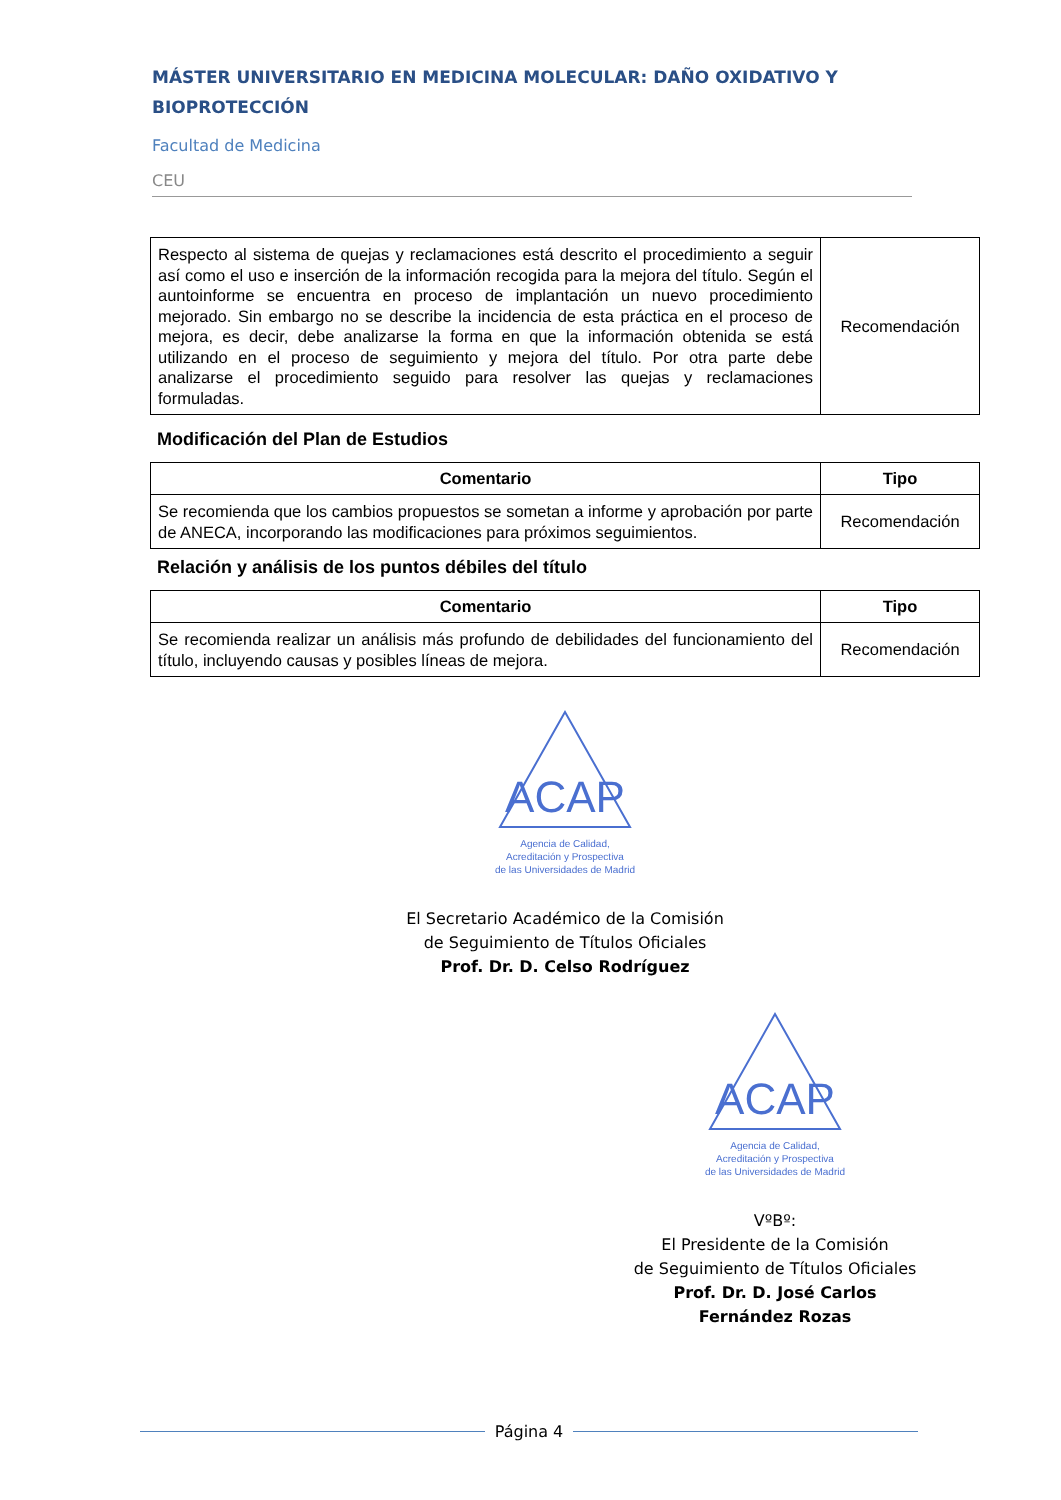MÁSTER UNIVERSITARIO EN MEDICINA MOLECULAR: DAÑO OXIDATIVO Y BIOPROTECCIÓN
Facultad de Medicina
CEU
| Respecto al sistema de quejas y reclamaciones está descrito el procedimiento a seguir así como el uso e inserción de la información recogida para la mejora del título. Según el auntoinforme se encuentra en proceso de implantación un nuevo procedimiento mejorado. Sin embargo no se describe la incidencia de esta práctica en el proceso de mejora, es decir, debe analizarse la forma en que la información obtenida se está utilizando en el proceso de seguimiento y mejora del título. Por otra parte debe analizarse el procedimiento seguido para resolver las quejas y reclamaciones formuladas. | Recomendación |
Modificación del Plan de Estudios
| Comentario | Tipo |
| --- | --- |
| Se recomienda que los cambios propuestos se sometan a informe y aprobación por parte de ANECA, incorporando las modificaciones para próximos seguimientos. | Recomendación |
Relación y análisis de los puntos débiles del título
| Comentario | Tipo |
| --- | --- |
| Se recomienda realizar un análisis más profundo de debilidades del funcionamiento del título, incluyendo causas y posibles líneas de mejora. | Recomendación |
ACAP
Agencia de Calidad,
Acreditación y Prospectiva
de las Universidades de Madrid
El Secretario Académico de la Comisión
de Seguimiento de Títulos Oficiales
Prof. Dr. D. Celso Rodríguez
ACAP
Agencia de Calidad,
Acreditación y Prospectiva
de las Universidades de Madrid
VºBº:
El Presidente de la Comisión
de Seguimiento de Títulos Oficiales
Prof. Dr. D. José Carlos Fernández Rozas
Página 4